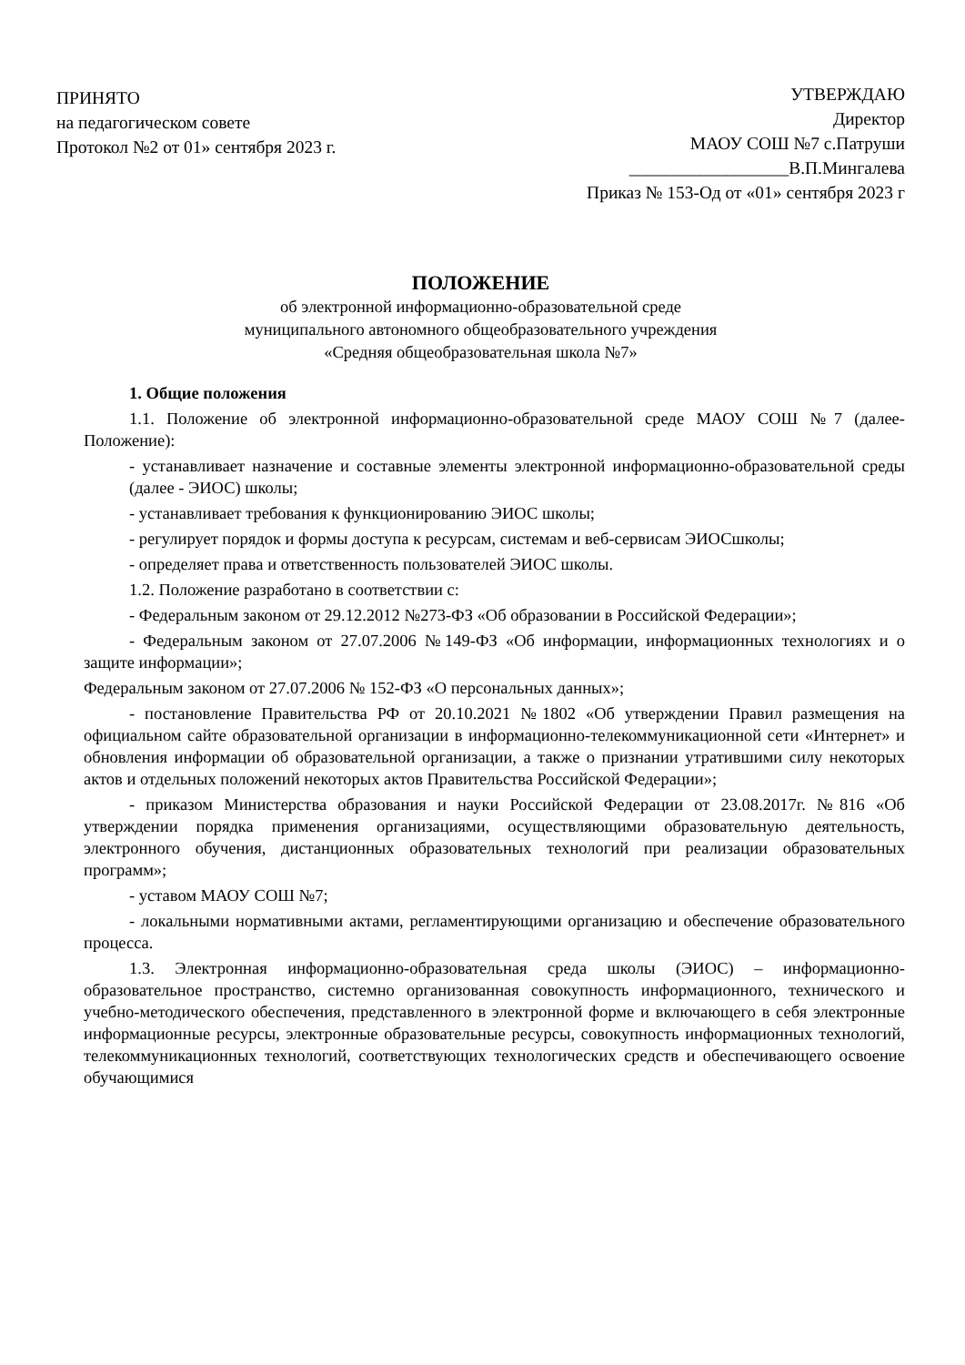ПРИНЯТО
на педагогическом совете
Протокол №2 от 01» сентября 2023 г.
УТВЕРЖДАЮ
Директор
МАОУ СОШ №7 с.Патруши
__________________В.П.Мингалева
Приказ № 153-Од от «01» сентября 2023 г
ПОЛОЖЕНИЕ
об электронной информационно-образовательной среде
муниципального автономного общеобразовательного учреждения
«Средняя общеобразовательная школа №7»
1. Общие положения
1.1. Положение об электронной информационно-образовательной среде МАОУ СОШ №7 (далее-Положение):
- устанавливает назначение и составные элементы электронной информационно-образовательной среды (далее - ЭИОС) школы;
- устанавливает требования к функционированию ЭИОС школы;
- регулирует порядок и формы доступа к ресурсам, системам и веб-сервисам ЭИОСшколы;
- определяет права и ответственность пользователей ЭИОС школы.
1.2. Положение разработано в соответствии с:
- Федеральным законом от 29.12.2012 №273-ФЗ «Об образовании в Российской Федерации»;
- Федеральным законом от 27.07.2006 №149-ФЗ «Об информации, информационных технологиях и о защите информации»;
Федеральным законом от 27.07.2006 № 152-ФЗ «О персональных данных»;
- постановление Правительства РФ от 20.10.2021 №1802 «Об утверждении Правил размещения на официальном сайте образовательной организации в информационно-телекоммуникационной сети «Интернет» и обновления информации об образовательной организации, а также о признании утратившими силу некоторых актов и отдельных положений некоторых актов Правительства Российской Федерации»;
- приказом Министерства образования и науки Российской Федерации от 23.08.2017г. №816 «Об утверждении порядка применения организациями, осуществляющими образовательную деятельность, электронного обучения, дистанционных образовательных технологий при реализации образовательных программ»;
- уставом МАОУ СОШ №7;
- локальными нормативными актами, регламентирующими организацию и обеспечение образовательного процесса.
1.3. Электронная информационно-образовательная среда школы (ЭИОС) – информационно-образовательное пространство, системно организованная совокупность информационного, технического и учебно-методического обеспечения, представленного в электронной форме и включающего в себя электронные информационные ресурсы, электронные образовательные ресурсы, совокупность информационных технологий, телекоммуникационных технологий, соответствующих технологических средств и обеспечивающего освоение обучающимися